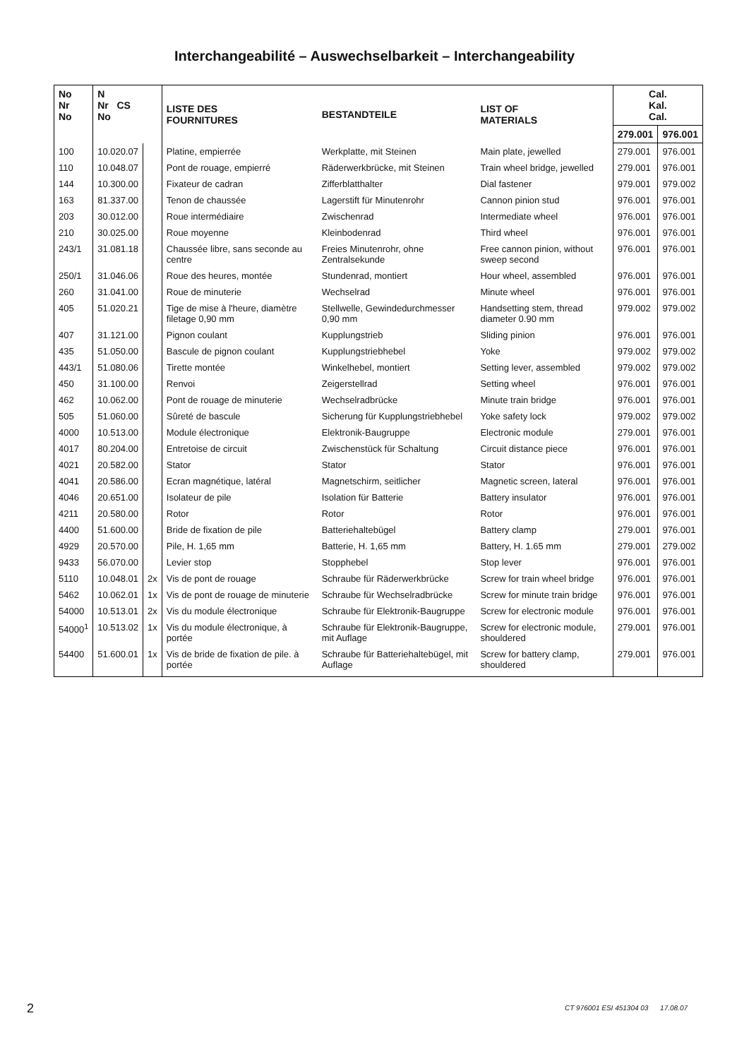Interchangeabilité – Auswechselbarkeit – Interchangeability
| No Nr No | N Nr CS No | | LISTE DES FOURNITURES | BESTANDTEILE | LIST OF MATERIALS | Cal. Kal. Cal. | |
| --- | --- | --- | --- | --- | --- | --- | --- |
| | | | | | | 279.001 | 976.001 |
| 100 | 10.020.07 | | Platine, empierrée | Werkplatte, mit Steinen | Main plate, jewelled | 279.001 | 976.001 |
| 110 | 10.048.07 | | Pont de rouage, empierré | Räderwerkbrücke, mit Steinen | Train wheel bridge, jewelled | 279.001 | 976.001 |
| 144 | 10.300.00 | | Fixateur de cadran | Zifferblatthalter | Dial fastener | 979.001 | 979.002 |
| 163 | 81.337.00 | | Tenon de chaussée | Lagerstift für Minutenrohr | Cannon pinion stud | 976.001 | 976.001 |
| 203 | 30.012.00 | | Roue intermédiaire | Zwischenrad | Intermediate wheel | 976.001 | 976.001 |
| 210 | 30.025.00 | | Roue moyenne | Kleinbodenrad | Third wheel | 976.001 | 976.001 |
| 243/1 | 31.081.18 | | Chaussée libre, sans seconde au centre | Freies Minutenrohr, ohne Zentralsekunde | Free cannon pinion, without sweep second | 976.001 | 976.001 |
| 250/1 | 31.046.06 | | Roue des heures, montée | Stundenrad, montiert | Hour wheel, assembled | 976.001 | 976.001 |
| 260 | 31.041.00 | | Roue de minuterie | Wechselrad | Minute wheel | 976.001 | 976.001 |
| 405 | 51.020.21 | | Tige de mise à l'heure, diamètre filetage 0,90 mm | Stellwelle, Gewindedurchmesser 0,90 mm | Handsetting stem, thread diameter 0.90 mm | 979.002 | 979.002 |
| 407 | 31.121.00 | | Pignon coulant | Kupplungstrieb | Sliding pinion | 976.001 | 976.001 |
| 435 | 51.050.00 | | Bascule de pignon coulant | Kupplungstriebhebel | Yoke | 979.002 | 979.002 |
| 443/1 | 51.080.06 | | Tirette montée | Winkelhebel, montiert | Setting lever, assembled | 979.002 | 979.002 |
| 450 | 31.100.00 | | Renvoi | Zeigerstellrad | Setting wheel | 976.001 | 976.001 |
| 462 | 10.062.00 | | Pont de rouage de minuterie | Wechselradbrücke | Minute train bridge | 976.001 | 976.001 |
| 505 | 51.060.00 | | Sûreté de bascule | Sicherung für Kupplungstriebhebel | Yoke safety lock | 979.002 | 979.002 |
| 4000 | 10.513.00 | | Module électronique | Elektronik-Baugruppe | Electronic module | 279.001 | 976.001 |
| 4017 | 80.204.00 | | Entretoise de circuit | Zwischenstück für Schaltung | Circuit distance piece | 976.001 | 976.001 |
| 4021 | 20.582.00 | | Stator | Stator | Stator | 976.001 | 976.001 |
| 4041 | 20.586.00 | | Ecran magnétique, latéral | Magnetschirm, seitlicher | Magnetic screen, lateral | 976.001 | 976.001 |
| 4046 | 20.651.00 | | Isolateur de pile | Isolation für Batterie | Battery insulator | 976.001 | 976.001 |
| 4211 | 20.580.00 | | Rotor | Rotor | Rotor | 976.001 | 976.001 |
| 4400 | 51.600.00 | | Bride de fixation de pile | Batteriehaltebügel | Battery clamp | 279.001 | 976.001 |
| 4929 | 20.570.00 | | Pile, H. 1,65 mm | Batterie, H. 1,65 mm | Battery, H. 1.65 mm | 279.001 | 279.002 |
| 9433 | 56.070.00 | | Levier stop | Stopphebel | Stop lever | 976.001 | 976.001 |
| 5110 | 10.048.01 | 2x | Vis de pont de rouage | Schraube für Räderwerkbrücke | Screw for train wheel bridge | 976.001 | 976.001 |
| 5462 | 10.062.01 | 1x | Vis de pont de rouage de minuterie | Schraube für Wechselradbrücke | Screw for minute train bridge | 976.001 | 976.001 |
| 54000 | 10.513.01 | 2x | Vis du module électronique | Schraube für Elektronik-Baugruppe | Screw for electronic module | 976.001 | 976.001 |
| 54000<sup>1</sup> | 10.513.02 | 1x | Vis du module électronique, à portée | Schraube für Elektronik-Baugruppe, mit Auflage | Screw for electronic module, shouldered | 279.001 | 976.001 |
| 54400 | 51.600.01 | 1x | Vis de bride de fixation de pile. à portée | Schraube für Batteriehaltebügel, mit Auflage | Screw for battery clamp, shouldered | 279.001 | 976.001 |
2 CT 976001 ESI 451304 03 17.08.07